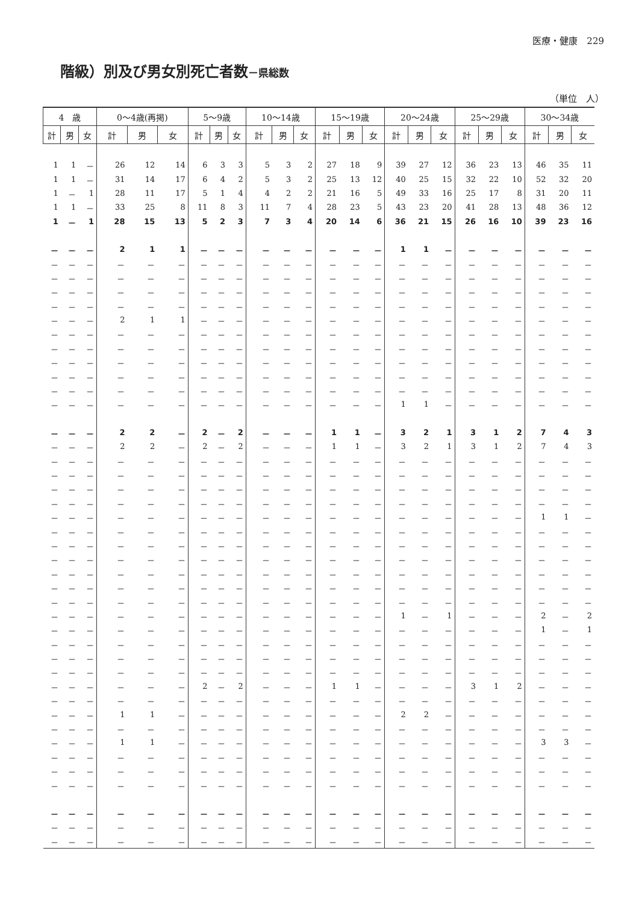医療・健康　229
階級）別及び男女別死亡者数－県総数
（単位　人）
| 4 歳 | | | 0～4歳(再掲) | | | 5～9歳 | | | 10～14歳 | | | 15～19歳 | | | 20～24歳 | | | 25～29歳 | | | 30～34歳 | | |
| --- | --- | --- | --- | --- | --- | --- | --- | --- | --- | --- | --- | --- | --- | --- | --- | --- | --- | --- | --- | --- | --- | --- | --- |
| 計 | 男 | 女 | 計 | 男 | 女 | 計 | 男 | 女 | 計 | 男 | 女 | 計 | 男 | 女 | 計 | 男 | 女 | 計 | 男 | 女 | 計 | 男 | 女 |
| 1 | 1 | － | 26 | 12 | 14 | 6 | 3 | 3 | 5 | 3 | 2 | 27 | 18 | 9 | 39 | 27 | 12 | 36 | 23 | 13 | 46 | 35 | 11 |
| 1 | 1 | － | 31 | 14 | 17 | 6 | 4 | 2 | 5 | 3 | 2 | 25 | 13 | 12 | 40 | 25 | 15 | 32 | 22 | 10 | 52 | 32 | 20 |
| 1 | － | 1 | 28 | 11 | 17 | 5 | 1 | 4 | 4 | 2 | 2 | 21 | 16 | 5 | 49 | 33 | 16 | 25 | 17 | 8 | 31 | 20 | 11 |
| 1 | 1 | － | 33 | 25 | 8 | 11 | 8 | 3 | 11 | 7 | 4 | 28 | 23 | 5 | 43 | 23 | 20 | 41 | 28 | 13 | 48 | 36 | 12 |
| 1 | － | 1 | 28 | 15 | 13 | 5 | 2 | 3 | 7 | 3 | 4 | 20 | 14 | 6 | 36 | 21 | 15 | 26 | 16 | 10 | 39 | 23 | 16 |
| － | － | － | 2 | 1 | 1 | － | － | － | － | － | － | － | － | － | 1 | 1 | － | － | － | － | － | － | － |
| － | － | － | － | － | － | － | － | － | － | － | － | － | － | － | － | － | － | － | － | － | － | － | － |
| － | － | － | － | － | － | － | － | － | － | － | － | － | － | － | － | － | － | － | － | － | － | － | － |
| － | － | － | － | － | － | － | － | － | － | － | － | － | － | － | － | － | － | － | － | － | － | － | － |
| － | － | － | － | － | － | － | － | － | － | － | － | － | － | － | － | － | － | － | － | － | － | － | － |
| － | － | － | 2 | 1 | 1 | － | － | － | － | － | － | － | － | － | － | － | － | － | － | － | － | － | － |
| － | － | － | － | － | － | － | － | － | － | － | － | － | － | － | － | － | － | － | － | － | － | － | － |
| － | － | － | － | － | － | － | － | － | － | － | － | － | － | － | － | － | － | － | － | － | － | － | － |
| － | － | － | － | － | － | － | － | － | － | － | － | － | － | － | － | － | － | － | － | － | － | － | － |
| － | － | － | － | － | － | － | － | － | － | － | － | － | － | － | － | － | － | － | － | － | － | － | － |
| － | － | － | － | － | － | － | － | － | － | － | － | － | － | － | － | － | － | － | － | － | － | － | － |
| － | － | － | － | － | － | － | － | － | － | － | － | － | － | － | 1 | 1 | － | － | － | － | － | － | － |
| － | － | － | 2 | 2 | － | 2 | － | 2 | － | － | － | 1 | 1 | － | 3 | 2 | 1 | 3 | 1 | 2 | 7 | 4 | 3 |
| － | － | － | 2 | 2 | － | 2 | － | 2 | － | － | － | 1 | 1 | － | 3 | 2 | 1 | 3 | 1 | 2 | 7 | 4 | 3 |
| － | － | － | － | － | － | － | － | － | － | － | － | － | － | － | － | － | － | － | － | － | － | － | － |
| － | － | － | － | － | － | － | － | － | － | － | － | － | － | － | － | － | － | － | － | － | － | － | － |
| － | － | － | － | － | － | － | － | － | － | － | － | － | － | － | － | － | － | － | － | － | － | － | － |
| － | － | － | － | － | － | － | － | － | － | － | － | － | － | － | － | － | － | － | － | － | － | － | － |
| － | － | － | － | － | － | － | － | － | － | － | － | － | － | － | － | － | － | － | － | － | 1 | 1 | － |
| － | － | － | － | － | － | － | － | － | － | － | － | － | － | － | － | － | － | － | － | － | － | － | － |
| － | － | － | － | － | － | － | － | － | － | － | － | － | － | － | － | － | － | － | － | － | － | － | － |
| － | － | － | － | － | － | － | － | － | － | － | － | － | － | － | － | － | － | － | － | － | － | － | － |
| － | － | － | － | － | － | － | － | － | － | － | － | － | － | － | － | － | － | － | － | － | － | － | － |
| － | － | － | － | － | － | － | － | － | － | － | － | － | － | － | － | － | － | － | － | － | － | － | － |
| － | － | － | － | － | － | － | － | － | － | － | － | － | － | － | － | － | － | － | － | － | － | － | － |
| － | － | － | － | － | － | － | － | － | － | － | － | － | － | － | 1 | － | 1 | － | － | － | 2 | － | 2 |
| － | － | － | － | － | － | － | － | － | － | － | － | － | － | － | － | － | － | － | － | － | 1 | － | 1 |
| － | － | － | － | － | － | － | － | － | － | － | － | － | － | － | － | － | － | － | － | － | － | － | － |
| － | － | － | － | － | － | － | － | － | － | － | － | － | － | － | － | － | － | － | － | － | － | － | － |
| － | － | － | － | － | － | － | － | － | － | － | － | － | － | － | － | － | － | － | － | － | － | － | － |
| － | － | － | － | － | － | 2 | － | 2 | － | － | － | 1 | 1 | － | － | － | － | 3 | 1 | 2 | － | － | － |
| － | － | － | － | － | － | － | － | － | － | － | － | － | － | － | － | － | － | － | － | － | － | － | － |
| － | － | － | 1 | 1 | － | － | － | － | － | － | － | － | － | － | 2 | 2 | － | － | － | － | － | － | － |
| － | － | － | － | － | － | － | － | － | － | － | － | － | － | － | － | － | － | － | － | － | － | － | － |
| － | － | － | 1 | 1 | － | － | － | － | － | － | － | － | － | － | － | － | － | － | － | － | 3 | 3 | － |
| － | － | － | － | － | － | － | － | － | － | － | － | － | － | － | － | － | － | － | － | － | － | － | － |
| － | － | － | － | － | － | － | － | － | － | － | － | － | － | － | － | － | － | － | － | － | － | － | － |
| － | － | － | － | － | － | － | － | － | － | － | － | － | － | － | － | － | － | － | － | － | － | － | － |
| － | － | － | － | － | － | － | － | － | － | － | － | － | － | － | － | － | － | － | － | － | － | － | － |
| － | － | － | － | － | － | － | － | － | － | － | － | － | － | － | － | － | － | － | － | － | － | － | － |
| － | － | － | － | － | － | － | － | － | － | － | － | － | － | － | － | － | － | － | － | － | － | － | － |